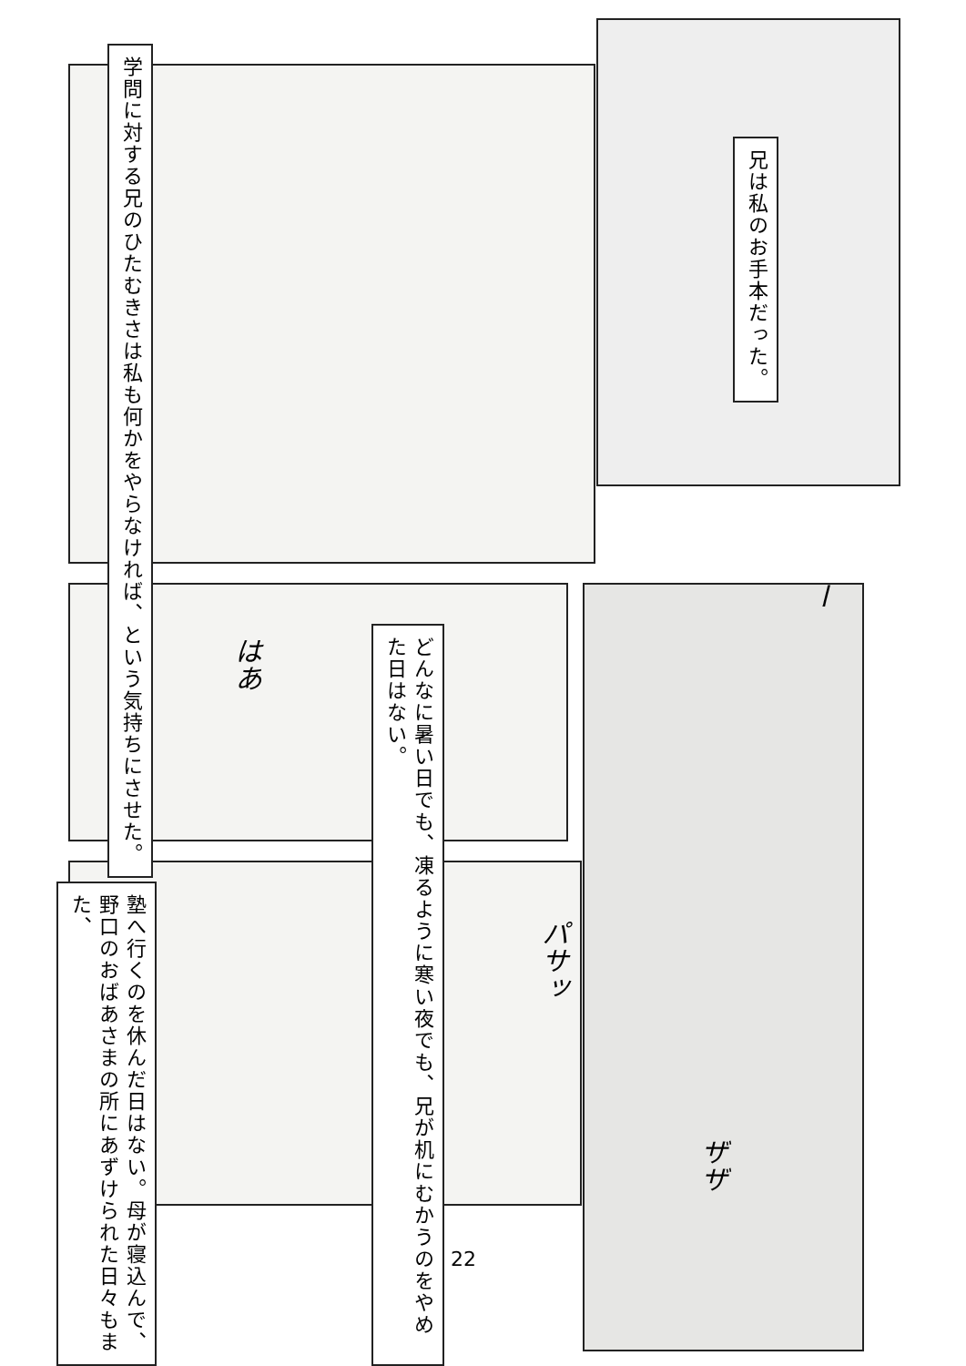学問に対する兄のひたむきさは私も何かをやらなければ、という気持ちにさせた。
兄は私のお手本だった。
どんなに暑い日でも、凍るように寒い夜でも、兄が机にむかうのをやめた日はない。
はあ
ー
塾へ行くのを休んだ日はない。母が寝込んで、野口のおばあさまの所にあずけられた日々もまた、
パサッ
ザザ
22